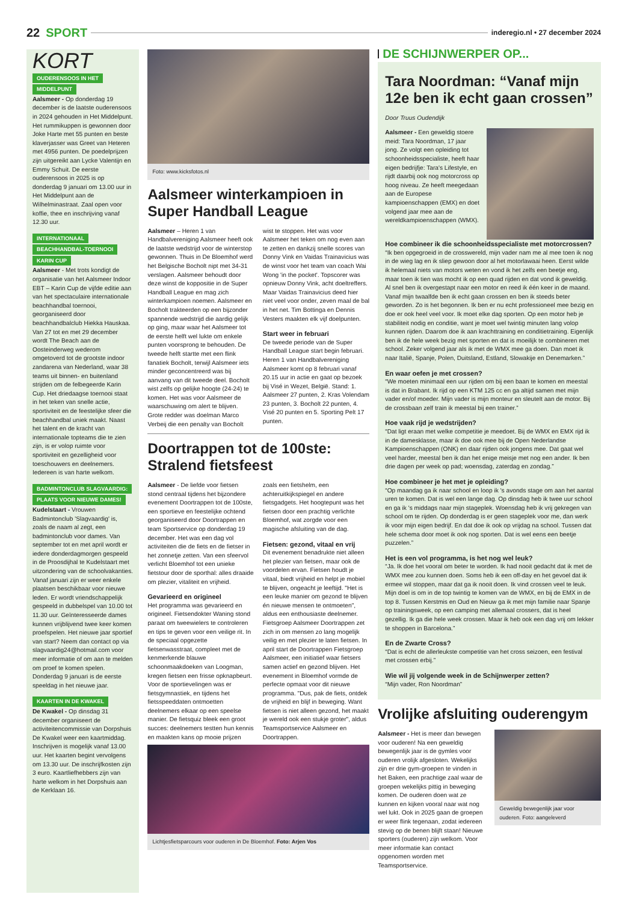22 SPORT inderegio.nl • 27 december 2024
KORT
OUDERENSOOS IN HET
MIDDELPUNT
Aalsmeer - Op donderdag 19 december is de laatste ouderensoos in 2024 gehouden in Het Middelpunt. Het rummikuppen is gewonnen door Joke Harte met 55 punten en beste klaverjasser was Greet van Heteren met 4956 punten. De poedelprijzen zijn uitgereikt aan Lycke Valentijn en Emmy Schuit. De eerste ouderensoos in 2025 is op donderdag 9 januari om 13.00 uur in Het Middelpunt aan de Wilhelminastraat. Zaal open voor koffie, thee en inschrijving vanaf 12.30 uur.
INTERNATIONAAL
BEACHHANDBAL-TOERNOOI
KARIN CUP
Aalsmeer - Met trots kondigt de organisatie van het Aalsmeer Indoor EBT – Karin Cup de vijfde editie aan van het spectaculaire internationale beachhandbal toernooi, georganiseerd door beachhandbalclub Hiekka Hauskaa. Van 27 tot en met 29 december wordt The Beach aan de Oosteinderweg wederom omgetoverd tot de grootste indoor zandarena van Nederland, waar 38 teams uit binnen- en buitenland strijden om de felbegeerde Karin Cup. Het driedaagse toernooi staat in het teken van snelle actie, sportiviteit en de feestelijke sfeer die beachhandbal uniek maakt. Naast het talent en de kracht van internationale topteams die te zien zijn, is er volop ruimte voor sportiviteit en gezelligheid voor toeschouwers en deelnemers. Iedereen is van harte welkom.
BADMINTONCLUB SLAGVAARDIG:
PLAATS VOOR NIEUWE DAMES!
Kudelstaart - Vrouwen Badmintonclub 'Slagvaardig' is, zoals de naam al zegt, een badmintonclub voor dames. Van september tot en met april wordt er iedere donderdagmorgen gespeeld in de Proosdijhal te Kudelstaart met uitzondering van de schoolvakanties. Vanaf januari zijn er weer enkele plaatsen beschikbaar voor nieuwe leden. Er wordt vriendschappelijk gespeeld in dubbelspel van 10.00 tot 11.30 uur. Geïnteresseerde dames kunnen vrijblijvend twee keer komen proefspelen. Het nieuwe jaar sportief van start? Neem dan contact op via slagvaardig24@hotmail.com voor meer informatie of om aan te melden om proef te komen spelen. Donderdag 9 januari is de eerste speeldag in het nieuwe jaar.
KAARTEN IN DE KWAKEL
De Kwakel - Op dinsdag 31 december organiseert de activiteitencommissie van Dorpshuis De Kwakel weer een kaartmiddag. Inschrijven is mogelijk vanaf 13.00 uur. Het kaarten begint vervolgens om 13.30 uur. De inschrijfkosten zijn 3 euro. Kaartliefhebbers zijn van harte welkom in het Dorpshuis aan de Kerklaan 16.
Foto: www.kicksfotos.nl
Aalsmeer winterkampioen in Super Handball League
Aalsmeer – Heren 1 van Handbalvereniging Aalsmeer heeft ook de laatste wedstrijd voor de winterstop gewonnen. Thuis in De Bloemhof werd het Belgische Bocholt nipt met 34-31 verslagen. Aalsmeer behoudt door deze winst de koppositie in de Super Handball League en mag zich winterkampioen noemen. Aalsmeer en Bocholt trakteerden op een bijzonder spannende wedstrijd die aardig gelijk op ging, maar waar het Aalsmeer tot de eerste helft wel lukte om enkele punten voorsprong te behouden. De tweede helft startte met een flink fanatiek Bocholt, terwijl Aalsmeer iets minder geconcentreerd was bij aanvang van dit tweede deel. Bocholt wist zelfs op gelijke hoogte (24-24) te komen. Het was voor Aalsmeer de waarschuwing om alert te blijven. Grote redder was doelman Marco Verbeij die een penalty van Bocholt wist te stoppen. Het was voor Aalsmeer het teken om nog even aan te zetten en dankzij snelle scores van Donny Vink en Vaidas Trainavicius was de winst voor het team van coach Wai Wong 'in the pocket'. Topscorer was opnieuw Donny Vink, acht doeltreffers. Maar Vaidas Trainavicius deed hier niet veel voor onder, zeven maal de bal in het net. Tim Bottinga en Dennis Vesters maakten elk vijf doelpunten.
Start weer in februari
De tweede periode van de Super Handball League start begin februari. Heren 1 van Handbalvereniging Aalsmeer komt op 8 februari vanaf 20.15 uur in actie en gaat op bezoek bij Visé in Wezet, België. Stand: 1. Aalsmeer 27 punten, 2. Kras Volendam 23 punten, 3. Bocholt 22 punten, 4. Visé 20 punten en 5. Sporting Pelt 17 punten.
Doortrappen tot de 100ste: Stralend fietsfeest
Aalsmeer - De liefde voor fietsen stond centraal tijdens het bijzondere evenement Doortrappen tot de 100ste, een sportieve en feestelijke ochtend georganiseerd door Doortrappen en team Sportservice op donderdag 19 december. Het was een dag vol activiteiten die de fiets en de fietser in het zonnetje zetten. Van een sfeervol verlicht Bloemhof tot een unieke fietstour door de sporthal: alles draaide om plezier, vitaliteit en vrijheid.
Gevarieerd en origineel
Het programma was gevarieerd en origineel. Fietsendokter Waning stond paraat om tweewielers te controleren en tips te geven voor een veilige rit. In de speciaal opgezette fietsenwasstraat, compleet met de kenmerkende blauwe schoonmaakdoeken van Loogman, kregen fietsen een frisse opknapbeurt. Voor de sportievelingen was er fietsgymnastiek, en tijdens het fietsspeeddaten ontmoetten deelnemers elkaar op een speelse manier. De fietsquiz bleek een groot succes: deelnemers testten hun kennis en maakten kans op mooie prijzen zoals een fietshelm, een achteruitkijkspiegel en andere fietsgadgets. Het hoogtepunt was het fietsen door een prachtig verlichte Bloemhof, wat zorgde voor een magische afsluiting van de dag.
Fietsen: gezond, vitaal en vrij
Dit evenement benadrukte niet alleen het plezier van fietsen, maar ook de voordelen ervan. Fietsen houdt je vitaal, biedt vrijheid en helpt je mobiel te blijven, ongeacht je leeftijd. "Het is een leuke manier om gezond te blijven én nieuwe mensen te ontmoeten", aldus een enthousiaste deelnemer. Fietsgroep Aalsmeer Doortrappen zet zich in om mensen zo lang mogelijk veilig en met plezier te laten fietsen. In april start de Doortrappen Fietsgroep Aalsmeer, een initiatief waar fietsers samen actief en gezond blijven. Het evenement in Bloemhof vormde de perfecte opmaat voor dit nieuwe programma. "Dus, pak de fiets, ontdek de vrijheid en blijf in beweging. Want fietsen is niet alleen gezond, het maakt je wereld ook een stukje groter", aldus Teamsportservice Aalsmeer en Doortrappen.
Lichtjesfietsparcours voor ouderen in De Bloemhof. Foto: Arjen Vos
DE SCHIJNWERPER OP...
Tara Noordman: “Vanaf mijn 12e ben ik echt gaan crossen”
Door Truus Oudendijk
Aalsmeer - Een geweldig stoere meid: Tara Noordman, 17 jaar jong. Ze volgt een opleiding tot schoonheidsspecialiste, heeft haar eigen bedrijfje: Tara's Lifestyle, en rijdt daarbij ook nog motorcross op hoog niveau. Ze heeft meegedaan aan de Europese kampioenschappen (EMX) en doet volgend jaar mee aan de wereldkampioenschappen (WMX).
Hoe combineer ik die schoonheidsspecialiste met motorcrossen?
“Ik ben opgegroeid in de crosswereld, mijn vader nam me al mee toen ik nog in de wieg lag en ik sliep gewoon door al het motorlawaai heen. Eerst wilde ik helemaal niets van motors weten en vond ik het zelfs een beetje eng, maar toen ik tien was mocht ik op een quad rijden en dat vond ik geweldig. Al snel ben ik overgestapt naar een motor en reed ik één keer in de maand. Vanaf mijn twaalfde ben ik echt gaan crossen en ben ik steeds beter geworden. Zo is het begonnen. Ik ben er nu echt professioneel mee bezig en doe er ook heel veel voor. Ik moet elke dag sporten. Op een motor heb je stabiliteit nodig en conditie, want je moet wel twintig minuten lang volop kunnen rijden. Daarom doe ik aan krachttraining en conditietraining. Eigenlijk ben ik de hele week bezig met sporten en dat is moeilijk te combineren met school. Zeker volgend jaar als ik met de WMX mee ga doen. Dan moet ik naar Italië, Spanje, Polen, Duitsland, Estland, Slowakije en Denemarken.”
En waar oefen je met crossen?
“We moeten minimaal een uur rijden om bij een baan te komen en meestal is dat in Brabant. Ik rijd op een KTM 125 cc en ga altijd samen met mijn vader en/of moeder. Mijn vader is mijn monteur en sleutelt aan de motor. Bij de crossbaan zelf train ik meestal bij een trainer.”
Hoe vaak rijd je wedstrijden?
“Dat ligt eraan met welke competitie je meedoet. Bij de WMX en EMX rijd ik in de dameskla­sse, maar ik doe ook mee bij de Open Nederlandse Kampioenschappen (ONK) en daar rijden ook jongens mee. Dat gaat wel veel harder, meestal ben ik dan het enige meisje met nog een ander. Ik ben drie dagen per week op pad; woensdag, zaterdag en zondag.”
Hoe combineer je het met je opleiding?
“Op maandag ga ik naar school en loop ik 's avonds stage om aan het aantal uren te komen. Dat is wel een lange dag. Op dinsdag heb ik twee uur school en ga ik 's middags naar mijn stageplek. Woensdag heb ik vrij gekregen van school om te rijden. Op donderdag is er geen stageplek voor me, dan werk ik voor mijn eigen bedrijf. En dat doe ik ook op vrijdag na school. Tussen dat hele schema door moet ik ook nog sporten. Dat is wel eens een beetje puzzelen.”
Het is een vol programma, is het nog wel leuk?
“Ja. Ik doe het vooral om beter te worden. Ik had nooit gedacht dat ik met de WMX mee zou kunnen doen. Soms heb ik een off-day en het gevoel dat ik ermee wil stoppen, maar dat ga ik nooit doen. Ik vind crossen veel te leuk. Mijn doel is om in de top twintig te komen van de WMX, en bij de EMX in de top 8. Tussen Kerstmis en Oud en Nieuw ga ik met mijn familie naar Spanje op trainingsweek, op een camping met allemaal crossers, dat is heel gezellig. Ik ga die hele week crossen. Maar ik heb ook een dag vrij om lekker te shoppen in Barcelona.”
En de Zwarte Cross?
“Dat is echt de allerleukste competitie van het cross seizoen, een festival met crossen erbij.”
Wie wil jij volgende week in de Schijnwerper zetten?
“Mijn vader, Ron Noordman”
Vrolijke afsluiting ouderengym
Aalsmeer - Het is meer dan bewegen voor ouderen! Na een geweldig bewegenlijk jaar is de gymles voor ouderen vrolijk afgesloten. Wekelijks zijn er drie gym-groepen te vinden in het Baken, een prachtige zaal waar de groepen wekelijks pittig in beweging komen. De ouderen doen wat ze kunnen en kijken vooral naar wat nog wel lukt. Ook in 2025 gaan de groepen er weer flink tegenaan, zodat iedereen stevig op de benen blijft staan! Nieuwe sporters (ouderen) zijn welkom. Voor meer informatie kan contact opgenomen worden met Teamsportservice.
Geweldig bewegenlijk jaar voor ouderen. Foto: aangeleverd